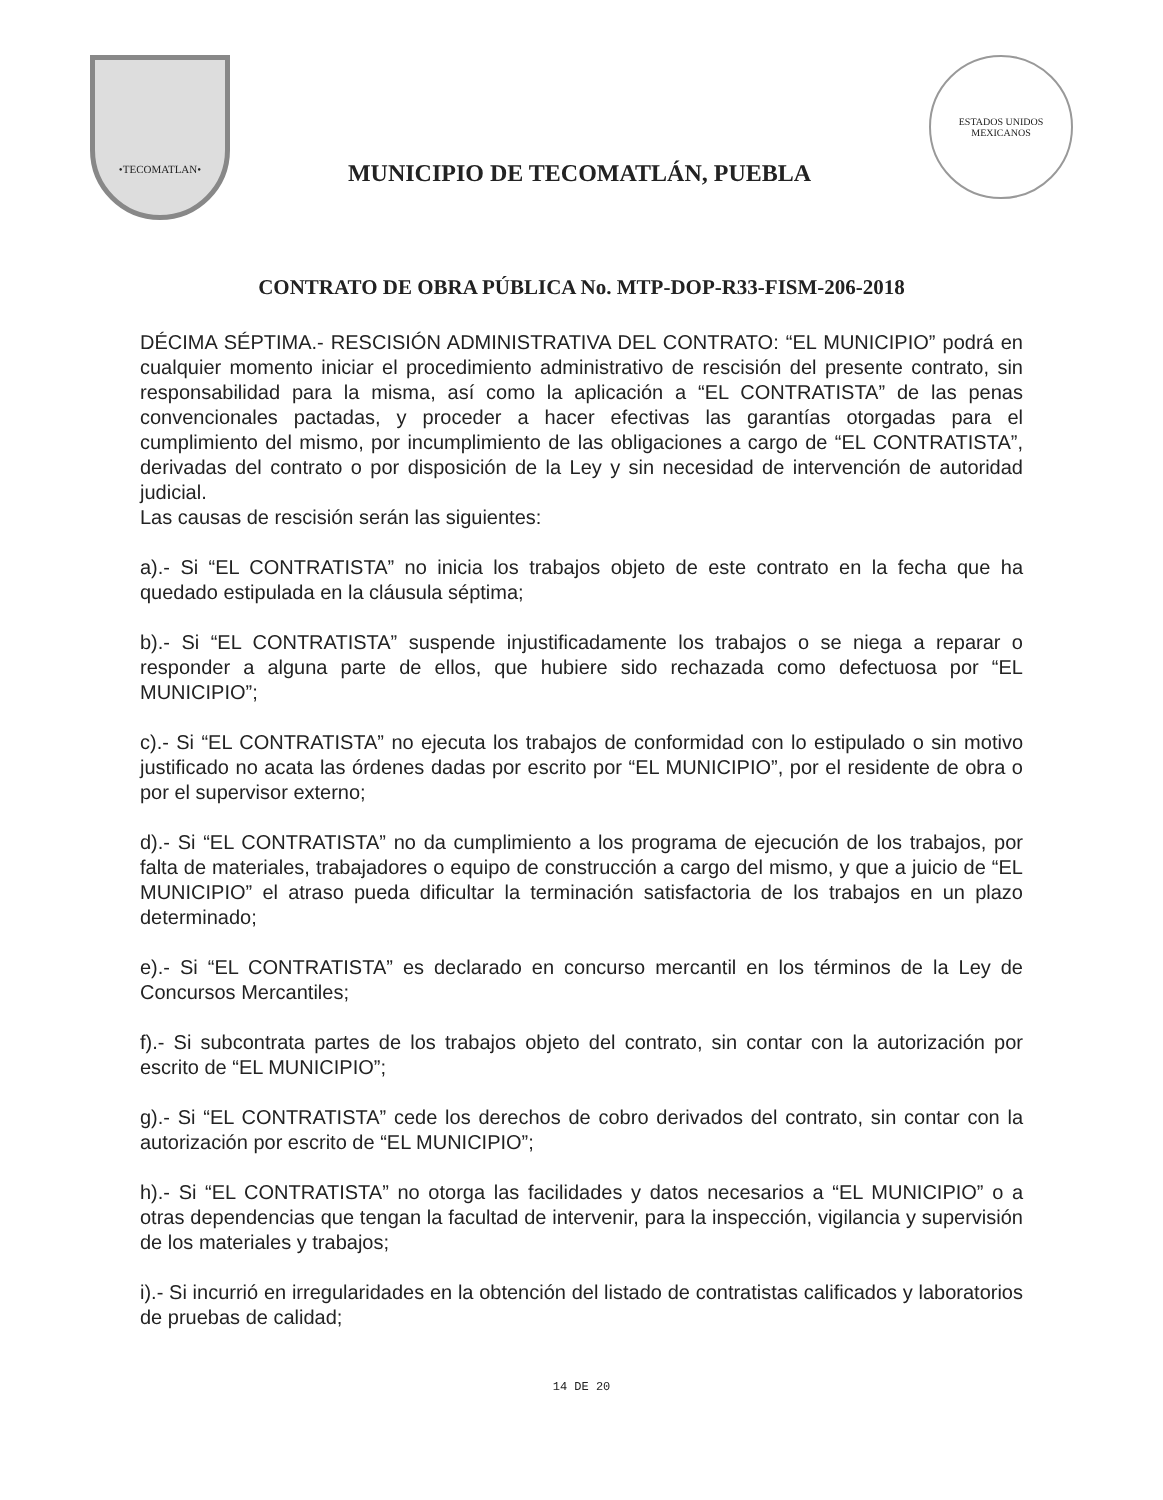•TECOMATLAN•
MUNICIPIO DE TECOMATLÁN, PUEBLA
ESTADOS UNIDOS MEXICANOS
CONTRATO DE OBRA PÚBLICA No. MTP-DOP-R33-FISM-206-2018
DÉCIMA SÉPTIMA.- RESCISIÓN ADMINISTRATIVA DEL CONTRATO: “EL MUNICIPIO” podrá en cualquier momento iniciar el procedimiento administrativo de rescisión del presente contrato, sin responsabilidad para la misma, así como la aplicación a “EL CONTRATISTA” de las penas convencionales pactadas, y proceder a hacer efectivas las garantías otorgadas para el cumplimiento del mismo, por incumplimiento de las obligaciones a cargo de “EL CONTRATISTA”, derivadas del contrato o por disposición de la Ley y sin necesidad de intervención de autoridad judicial.
Las causas de rescisión serán las siguientes:
a).- Si “EL CONTRATISTA” no inicia los trabajos objeto de este contrato en la fecha que ha quedado estipulada en la cláusula séptima;
b).- Si “EL CONTRATISTA” suspende injustificadamente los trabajos o se niega a reparar o responder a alguna parte de ellos, que hubiere sido rechazada como defectuosa por “EL MUNICIPIO”;
c).- Si “EL CONTRATISTA” no ejecuta los trabajos de conformidad con lo estipulado o sin motivo justificado no acata las órdenes dadas por escrito por “EL MUNICIPIO”, por el residente de obra o por el supervisor externo;
d).- Si “EL CONTRATISTA” no da cumplimiento a los programa de ejecución de los trabajos, por falta de materiales, trabajadores o equipo de construcción a cargo del mismo, y que a juicio de “EL MUNICIPIO” el atraso pueda dificultar la terminación satisfactoria de los trabajos en un plazo determinado;
e).- Si “EL CONTRATISTA” es declarado en concurso mercantil en los términos de la Ley de Concursos Mercantiles;
f).- Si subcontrata partes de los trabajos objeto del contrato, sin contar con la autorización por escrito de “EL MUNICIPIO”;
g).- Si “EL CONTRATISTA” cede los derechos de cobro derivados del contrato, sin contar con la autorización por escrito de “EL MUNICIPIO”;
h).- Si “EL CONTRATISTA” no otorga las facilidades y datos necesarios a “EL MUNICIPIO” o a otras dependencias que tengan la facultad de intervenir, para la inspección, vigilancia y supervisión de los materiales y trabajos;
i).- Si incurrió en irregularidades en la obtención del listado de contratistas calificados y laboratorios de pruebas de calidad;
14 DE 20